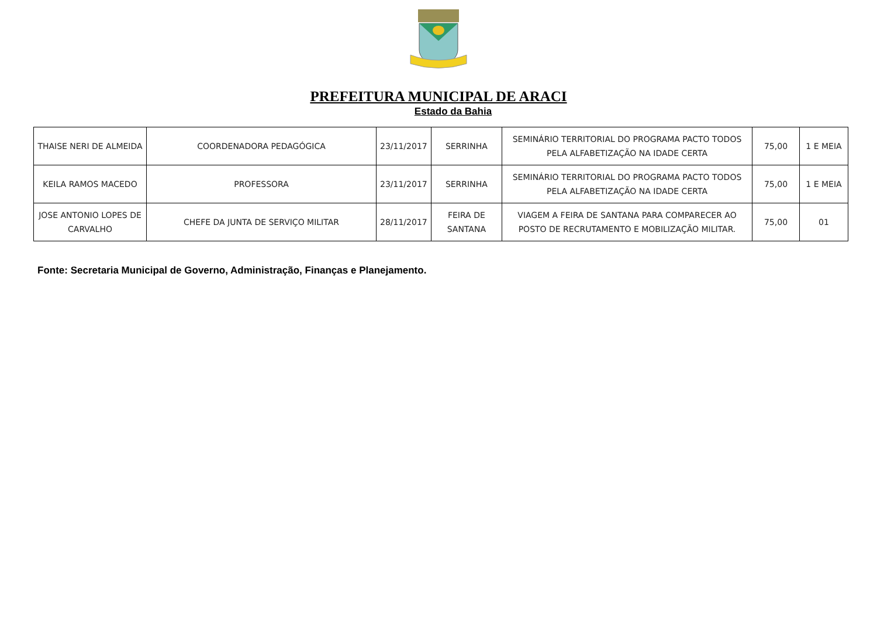PREFEITURA MUNICIPAL DE ARACI
Estado da Bahia
| THAISE NERI DE ALMEIDA | COORDENADORA PEDAGÓGICA | 23/11/2017 | SERRINHA | SEMINÁRIO TERRITORIAL DO PROGRAMA PACTO TODOS PELA ALFABETIZAÇÃO NA IDADE CERTA | 75,00 | 1 E MEIA |
| KEILA RAMOS MACEDO | PROFESSORA | 23/11/2017 | SERRINHA | SEMINÁRIO TERRITORIAL DO PROGRAMA PACTO TODOS PELA ALFABETIZAÇÃO NA IDADE CERTA | 75,00 | 1 E MEIA |
| JOSE ANTONIO LOPES DE CARVALHO | CHEFE DA JUNTA DE SERVIÇO MILITAR | 28/11/2017 | FEIRA DE SANTANA | VIAGEM A FEIRA DE SANTANA PARA COMPARECER AO POSTO DE RECRUTAMENTO E MOBILIZAÇÃO MILITAR. | 75,00 | 01 |
Fonte: Secretaria Municipal de Governo, Administração, Finanças e Planejamento.